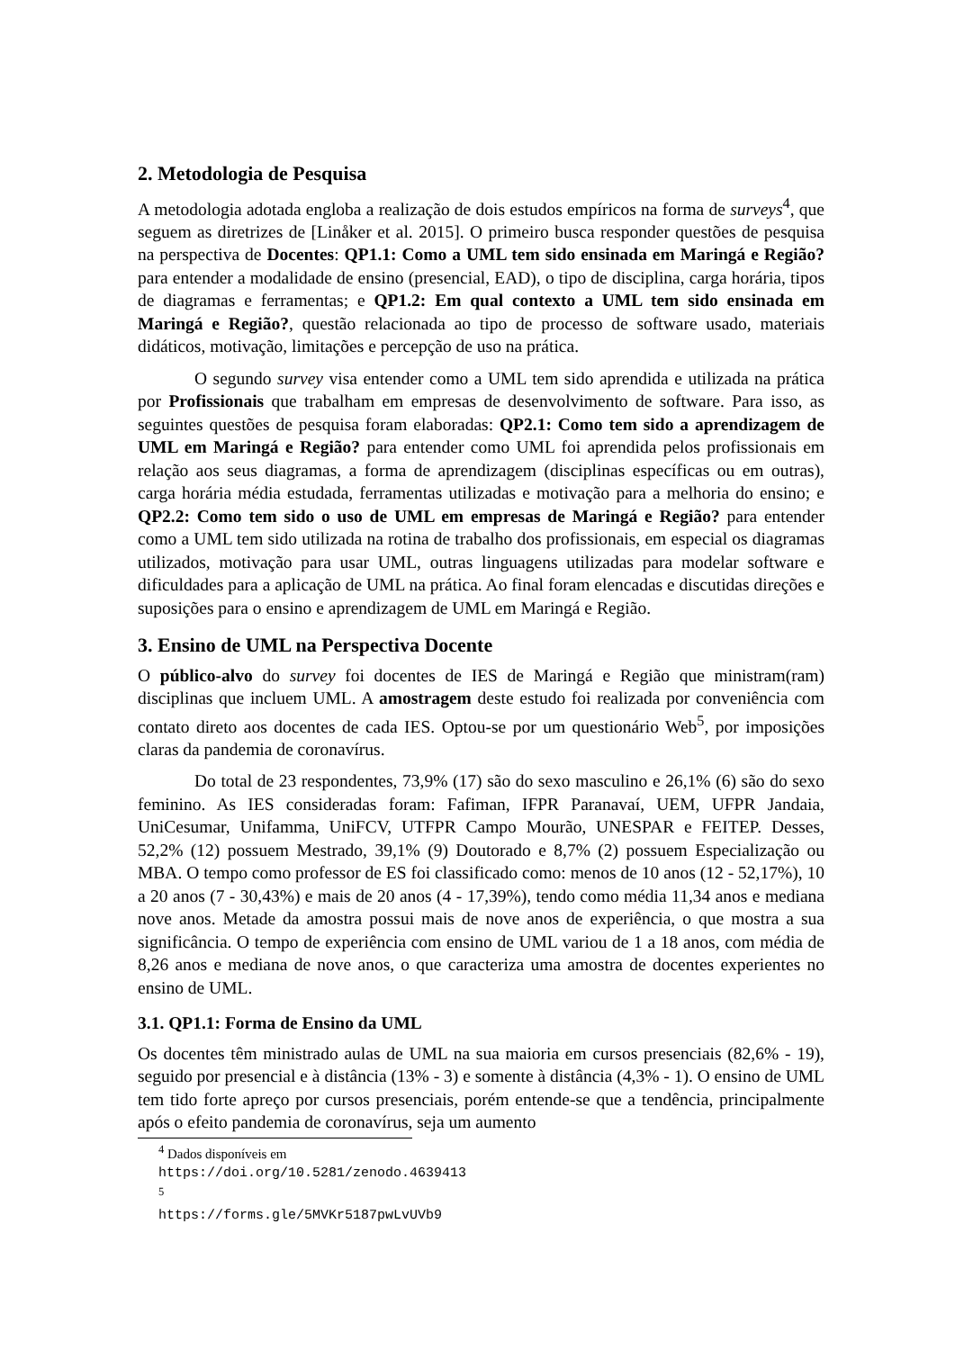2. Metodologia de Pesquisa
A metodologia adotada engloba a realização de dois estudos empíricos na forma de surveys<sup>4</sup>, que seguem as diretrizes de [Linåker et al. 2015]. O primeiro busca responder questões de pesquisa na perspectiva de Docentes: QP1.1: Como a UML tem sido ensinada em Maringá e Região? para entender a modalidade de ensino (presencial, EAD), o tipo de disciplina, carga horária, tipos de diagramas e ferramentas; e QP1.2: Em qual contexto a UML tem sido ensinada em Maringá e Região?, questão relacionada ao tipo de processo de software usado, materiais didáticos, motivação, limitações e percepção de uso na prática.
O segundo survey visa entender como a UML tem sido aprendida e utilizada na prática por Profissionais que trabalham em empresas de desenvolvimento de software. Para isso, as seguintes questões de pesquisa foram elaboradas: QP2.1: Como tem sido a aprendizagem de UML em Maringá e Região? para entender como UML foi aprendida pelos profissionais em relação aos seus diagramas, a forma de aprendizagem (disciplinas específicas ou em outras), carga horária média estudada, ferramentas utilizadas e motivação para a melhoria do ensino; e QP2.2: Como tem sido o uso de UML em empresas de Maringá e Região? para entender como a UML tem sido utilizada na rotina de trabalho dos profissionais, em especial os diagramas utilizados, motivação para usar UML, outras linguagens utilizadas para modelar software e dificuldades para a aplicação de UML na prática. Ao final foram elencadas e discutidas direções e suposições para o ensino e aprendizagem de UML em Maringá e Região.
3. Ensino de UML na Perspectiva Docente
O público-alvo do survey foi docentes de IES de Maringá e Região que ministram(ram) disciplinas que incluem UML. A amostragem deste estudo foi realizada por conveniência com contato direto aos docentes de cada IES. Optou-se por um questionário Web<sup>5</sup>, por imposições claras da pandemia de coronavírus.
Do total de 23 respondentes, 73,9% (17) são do sexo masculino e 26,1% (6) são do sexo feminino. As IES consideradas foram: Fafiman, IFPR Paranavaí, UEM, UFPR Jandaia, UniCesumar, Unifamma, UniFCV, UTFPR Campo Mourão, UNESPAR e FEITEP. Desses, 52,2% (12) possuem Mestrado, 39,1% (9) Doutorado e 8,7% (2) possuem Especialização ou MBA. O tempo como professor de ES foi classificado como: menos de 10 anos (12 - 52,17%), 10 a 20 anos (7 - 30,43%) e mais de 20 anos (4 - 17,39%), tendo como média 11,34 anos e mediana nove anos. Metade da amostra possui mais de nove anos de experiência, o que mostra a sua significância. O tempo de experiência com ensino de UML variou de 1 a 18 anos, com média de 8,26 anos e mediana de nove anos, o que caracteriza uma amostra de docentes experientes no ensino de UML.
3.1. QP1.1: Forma de Ensino da UML
Os docentes têm ministrado aulas de UML na sua maioria em cursos presenciais (82,6% - 19), seguido por presencial e à distância (13% - 3) e somente à distância (4,3% - 1). O ensino de UML tem tido forte apreço por cursos presenciais, porém entende-se que a tendência, principalmente após o efeito pandemia de coronavírus, seja um aumento
<sup>4</sup> Dados disponíveis em https://doi.org/10.5281/zenodo.4639413
<sup>5</sup> https://forms.gle/5MVKr5187pwLvUVb9